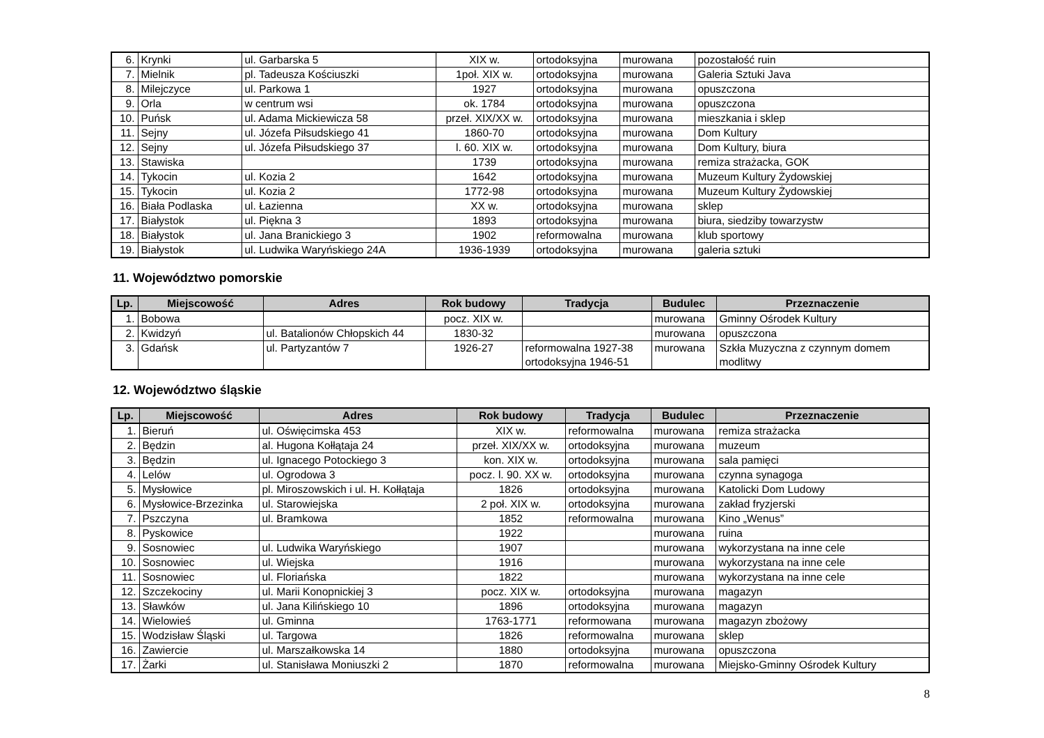| 6. | Krynki | ul. Garbarska 5 | XIX w. | ortodoksyjna | murowana | pozostałość ruin |
| 7. | Mielnik | pl. Tadeusza Kościuszki | 1poł. XIX w. | ortodoksyjna | murowana | Galeria Sztuki Java |
| 8. | Milejczyce | ul. Parkowa 1 | 1927 | ortodoksyjna | murowana | opuszczona |
| 9. | Orla | w centrum wsi | ok. 1784 | ortodoksyjna | murowana | opuszczona |
| 10. | Puńsk | ul. Adama Mickiewicza 58 | przeł. XIX/XX w. | ortodoksyjna | murowana | mieszkania i sklep |
| 11. | Sejny | ul. Józefa Piłsudskiego 41 | 1860-70 | ortodoksyjna | murowana | Dom Kultury |
| 12. | Sejny | ul. Józefa Piłsudskiego 37 | l. 60. XIX w. | ortodoksyjna | murowana | Dom Kultury, biura |
| 13. | Stawiska | | 1739 | ortodoksyjna | murowana | remiza strażacka, GOK |
| 14. | Tykocin | ul. Kozia 2 | 1642 | ortodoksyjna | murowana | Muzeum Kultury Żydowskiej |
| 15. | Tykocin | ul. Kozia 2 | 1772-98 | ortodoksyjna | murowana | Muzeum Kultury Żydowskiej |
| 16. | Biała Podlaska | ul. Łazienna | XX w. | ortodoksyjna | murowana | sklep |
| 17. | Białystok | ul. Piękna 3 | 1893 | ortodoksyjna | murowana | biura, siedziby towarzystw |
| 18. | Białystok | ul. Jana Branickiego 3 | 1902 | reformowalna | murowana | klub sportowy |
| 19. | Białystok | ul. Ludwika Waryńskiego 24A | 1936-1939 | ortodoksyjna | murowana | galeria sztuki |
11. Województwo pomorskie
| Lp. | Miejscowość | Adres | Rok budowy | Tradycja | Budulec | Przeznaczenie |
| --- | --- | --- | --- | --- | --- | --- |
| 1. | Bobowa | | pocz. XIX w. | | murowana | Gminny Ośrodek Kultury |
| 2. | Kwidzyń | ul. Batalionów Chłopskich 44 | 1830-32 | | murowana | opuszczona |
| 3. | Gdańsk | ul. Partyzantów 7 | 1926-27 | reformowalna 1927-38 ortodoksyjna 1946-51 | murowana | Szkła Muzyczna z czynnym domem modlitwy |
12. Województwo śląskie
| Lp. | Miejscowość | Adres | Rok budowy | Tradycja | Budulec | Przeznaczenie |
| --- | --- | --- | --- | --- | --- | --- |
| 1. | Bieruń | ul. Oświęcimska 453 | XIX w. | reformowalna | murowana | remiza strażacka |
| 2. | Będzin | al. Hugona Kołłątaja 24 | przeł. XIX/XX w. | ortodoksyjna | murowana | muzeum |
| 3. | Będzin | ul. Ignacego Potockiego 3 | kon. XIX w. | ortodoksyjna | murowana | sala pamięci |
| 4. | Lelów | ul. Ogrodowa 3 | pocz. l. 90. XX w. | ortodoksyjna | murowana | czynna synagoga |
| 5. | Mysłowice | pl. Miroszowskich i ul. H. Kołłątaja | 1826 | ortodoksyjna | murowana | Katolicki Dom Ludowy |
| 6. | Mysłowice-Brzezinka | ul. Starowiejska | 2 poł. XIX w. | ortodoksyjna | murowana | zakład fryzjerski |
| 7. | Pszczyna | ul. Bramkowa | 1852 | reformowalna | murowana | Kino „Wenus” |
| 8. | Pyskowice | | 1922 | | murowana | ruina |
| 9. | Sosnowiec | ul. Ludwika Waryńskiego | 1907 | | murowana | wykorzystana na inne cele |
| 10. | Sosnowiec | ul. Wiejska | 1916 | | murowana | wykorzystana na inne cele |
| 11. | Sosnowiec | ul. Floriańska | 1822 | | murowana | wykorzystana na inne cele |
| 12. | Szczekociny | ul. Marii Konopnickiej 3 | pocz. XIX w. | ortodoksyjna | murowana | magazyn |
| 13. | Sławków | ul. Jana Kilińskiego 10 | 1896 | ortodoksyjna | murowana | magazyn |
| 14. | Wielowieś | ul. Gminna | 1763-1771 | reformowana | murowana | magazyn zbożowy |
| 15. | Wodzisław Śląski | ul. Targowa | 1826 | reformowalna | murowana | sklep |
| 16. | Zawiercie | ul. Marszałkowska 14 | 1880 | ortodoksyjna | murowana | opuszczona |
| 17. | Żarki | ul. Stanisława Moniuszki 2 | 1870 | reformowalna | murowana | Miejsko-Gminny Ośrodek Kultury |
8